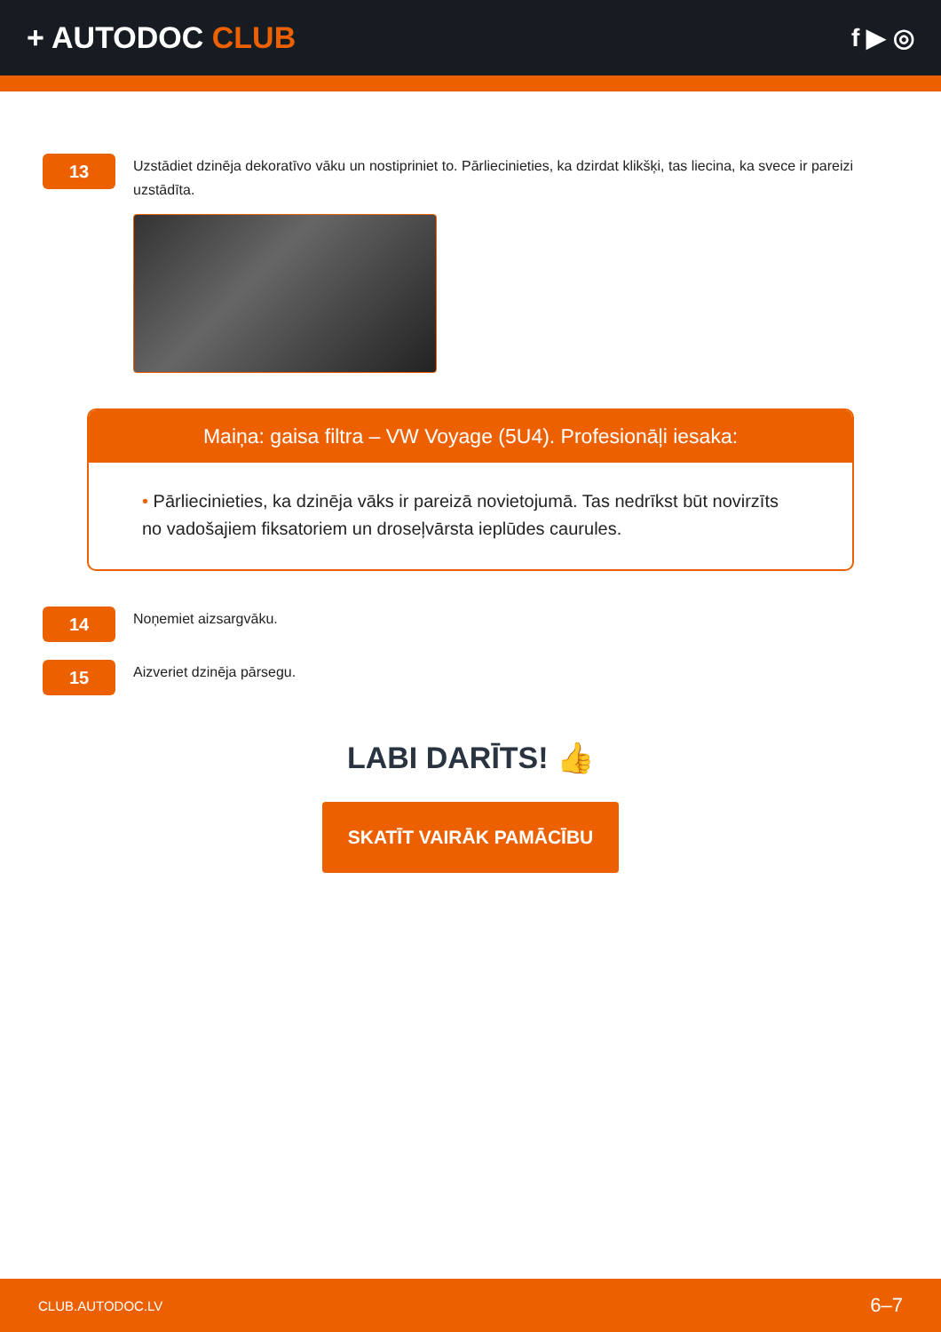+ AUTODOC CLUB
f ▶ ◎
13
Uzstādiet dzinēja dekoratīvo vāku un nostipriniet to. Pārliecinieties, ka dzirdat klikšķi, tas liecina, ka svece ir pareizi uzstādīta.
Maiņa: gaisa filtra – VW Voyage (5U4). Profesionāļi iesaka:
• Pārliecinieties, ka dzinēja vāks ir pareizā novietojumā. Tas nedrīkst būt novirzīts no vadošajiem fiksatoriem un droseļvārsta ieplūdes caurules.
14
Noņemiet aizsargvāku.
15
Aizveriet dzinēja pārsegu.
LABI DARĪTS! 👍
SKATĪT VAIRĀK PAMĀCĪBU
CLUB.AUTODOC.LV 6–7